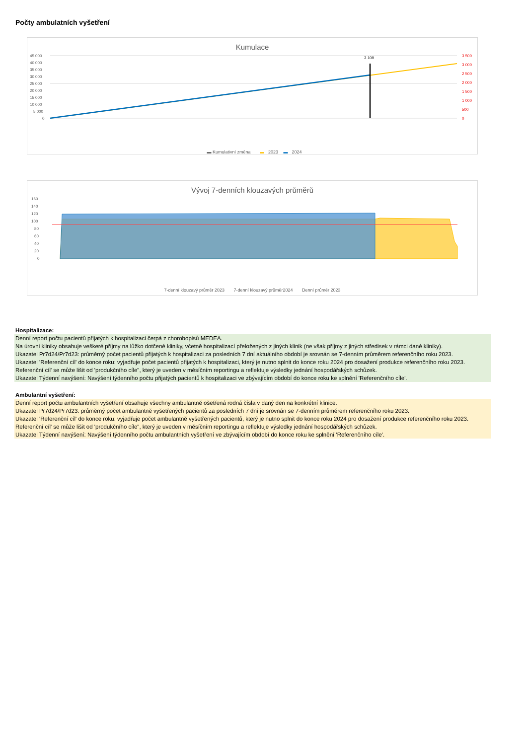Počty ambulatních vyšetření
Kumulace
45 000
40 000
35 000
30 000
25 000
20 000
15 000
10 000
5 000
0
3 500
3 000
2 500
2 000
1 500
1 000
500
0
3 109
▬ Kumulativní změna ▬ 2023 ▬ 2024
Vývoj 7-denních klouzavých průměrů
160
140
120
100
80
60
40
20
0
7-denní klouzavý průměr 2023 7-denní klouzavý průměr2024 Denní průměr 2023
Hospitalizace:
Denní report počtu pacientů přijatých k hospitalizaci čerpá z chorobopisů MEDEA.
Na úrovni kliniky obsahuje veškeré příjmy na lůžko dotčené kliniky, včetně hospitalizací přeložených z jiných klinik (ne však příjmy z jiných středisek v rámci dané kliniky).
Ukazatel Pr7d24/Pr7d23: průměrný počet pacientů přijatých k hospitalizaci za posledních 7 dní aktuálního období je srovnán se 7-denním průměrem referenčního roku 2023.
Ukazatel 'Referenční cíl' do konce roku: vyjadřuje počet pacientů přijatých k hospitalizaci, který je nutno splnit do konce roku 2024 pro dosažení produkce referenčního roku 2023.
Referenční cíl' se může lišit od 'produkčního cíle", který je uveden v měsíčním reportingu a reflektuje výsledky jednání hospodářských schůzek.
Ukazatel Týdenní navýšení: Navýšení týdenního počtu přijatých pacientů k hospitalizaci ve zbývajícím období do konce roku ke splnění 'Referenčního cíle'.
Ambulantní vyšetření:
Denní report počtu ambulantních vyšetření obsahuje všechny ambulantně ošetřená rodná čísla v daný den na konkrétní klinice.
Ukazatel Pr7d24/Pr7d23: průměrný počet ambulantně vyšetřených pacientů za posledních 7 dní je srovnán se 7-denním průměrem referenčního roku 2023.
Ukazatel 'Referenční cíl' do konce roku: vyjadřuje počet ambulantně vyšetřených pacientů, který je nutno splnit do konce roku 2024 pro dosažení produkce referenčního roku 2023.
Referenční cíl' se může lišit od 'produkčního cíle", který je uveden v měsíčním reportingu a reflektuje výsledky jednání hospodářských schůzek.
Ukazatel Týdenní navýšení: Navýšení týdenního počtu ambulantních vyšetření ve zbývajícím období do konce roku ke splnění 'Referenčního cíle'.